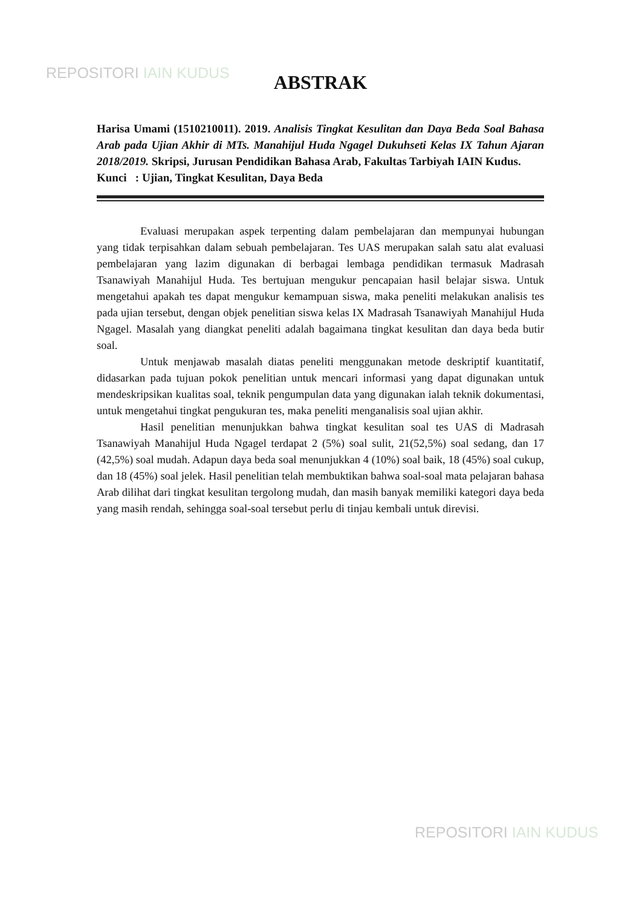REPOSITORI IAIN KUDUS
ABSTRAK
Harisa Umami (1510210011). 2019. Analisis Tingkat Kesulitan dan Daya Beda Soal Bahasa Arab pada Ujian Akhir di MTs. Manahijul Huda Ngagel Dukuhseti Kelas IX Tahun Ajaran 2018/2019. Skripsi, Jurusan Pendidikan Bahasa Arab, Fakultas Tarbiyah IAIN Kudus.
Kunci : Ujian, Tingkat Kesulitan, Daya Beda
Evaluasi merupakan aspek terpenting dalam pembelajaran dan mempunyai hubungan yang tidak terpisahkan dalam sebuah pembelajaran. Tes UAS merupakan salah satu alat evaluasi pembelajaran yang lazim digunakan di berbagai lembaga pendidikan termasuk Madrasah Tsanawiyah Manahijul Huda. Tes bertujuan mengukur pencapaian hasil belajar siswa. Untuk mengetahui apakah tes dapat mengukur kemampuan siswa, maka peneliti melakukan analisis tes pada ujian tersebut, dengan objek penelitian siswa kelas IX Madrasah Tsanawiyah Manahijul Huda Ngagel. Masalah yang diangkat peneliti adalah bagaimana tingkat kesulitan dan daya beda butir soal.
Untuk menjawab masalah diatas peneliti menggunakan metode deskriptif kuantitatif, didasarkan pada tujuan pokok penelitian untuk mencari informasi yang dapat digunakan untuk mendeskripsikan kualitas soal, teknik pengumpulan data yang digunakan ialah teknik dokumentasi, untuk mengetahui tingkat pengukuran tes, maka peneliti menganalisis soal ujian akhir.
Hasil penelitian menunjukkan bahwa tingkat kesulitan soal tes UAS di Madrasah Tsanawiyah Manahijul Huda Ngagel terdapat 2 (5%) soal sulit, 21(52,5%) soal sedang, dan 17 (42,5%) soal mudah. Adapun daya beda soal menunjukkan 4 (10%) soal baik, 18 (45%) soal cukup, dan 18 (45%) soal jelek. Hasil penelitian telah membuktikan bahwa soal-soal mata pelajaran bahasa Arab dilihat dari tingkat kesulitan tergolong mudah, dan masih banyak memiliki kategori daya beda yang masih rendah, sehingga soal-soal tersebut perlu di tinjau kembali untuk direvisi.
REPOSITORI IAIN KUDUS